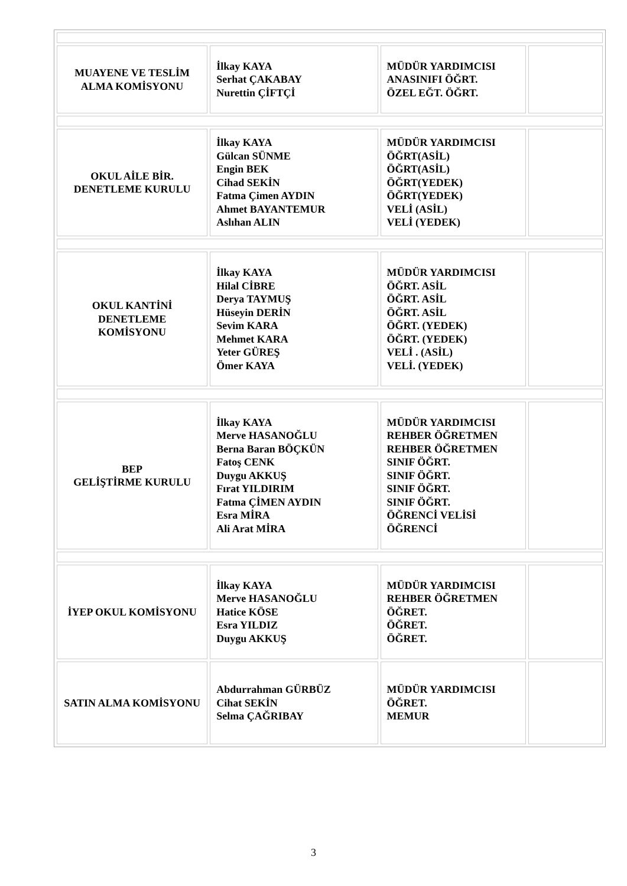| MUAYENE VE TESLİM ALMA KOMİSYONU | İlkay KAYA Serhat ÇAKABAY Nurettin ÇİFTÇİ | MÜDÜR YARDIMCISI ANASINIFI ÖĞRT. ÖZEL EĞT. ÖĞRT. | |
| OKUL AİLE BİR. DENETLEME KURULU | İlkay KAYA Gülcan SÜNME Engin BEK Cihad SEKİN Fatma Çimen AYDIN Ahmet BAYANTEMUR Aslıhan ALIN | MÜDÜR YARDIMCISI ÖĞRT(ASİL) ÖĞRT(ASİL) ÖĞRT(YEDEK) ÖĞRT(YEDEK) VELİ (ASİL) VELİ (YEDEK) | |
| OKUL KANTİNİ DENETLEME KOMİSYONU | İlkay KAYA Hilal CİBRE Derya TAYMUŞ Hüseyin DERİN Sevim KARA Mehmet KARA Yeter GÜREŞ Ömer KAYA | MÜDÜR YARDIMCISI ÖĞRT. ASİL ÖĞRT. ASİL ÖĞRT. ASİL ÖĞRT. (YEDEK) ÖĞRT. (YEDEK) VELİ . (ASİL) VELİ. (YEDEK) | |
| BEP GELİŞTİRME KURULU | İlkay KAYA Merve HASANOĞLU Berna Baran BÖÇKÜN Fatoş CENK Duygu AKKUŞ Fırat YILDIRIM Fatma ÇİMEN AYDIN Esra MİRA Ali Arat MİRA | MÜDÜR YARDIMCISI REHBER ÖĞRETMEN REHBER ÖĞRETMEN SINIF ÖĞRT. SINIF ÖĞRT. SINIF ÖĞRT. SINIF ÖĞRT. ÖĞRENCİ VELİSİ ÖĞRENCİ | |
| İYEP OKUL KOMİSYONU | İlkay KAYA Merve HASANOĞLU Hatice KÖSE Esra YILDIZ Duygu AKKUŞ | MÜDÜR YARDIMCISI REHBER ÖĞRETMEN ÖĞRET. ÖĞRET. ÖĞRET. | |
| SATIN ALMA KOMİSYONU | Abdurrahman GÜRBÜZ Cihat SEKİN Selma ÇAĞRIBAY | MÜDÜR YARDIMCISI ÖĞRET. MEMUR | |
3